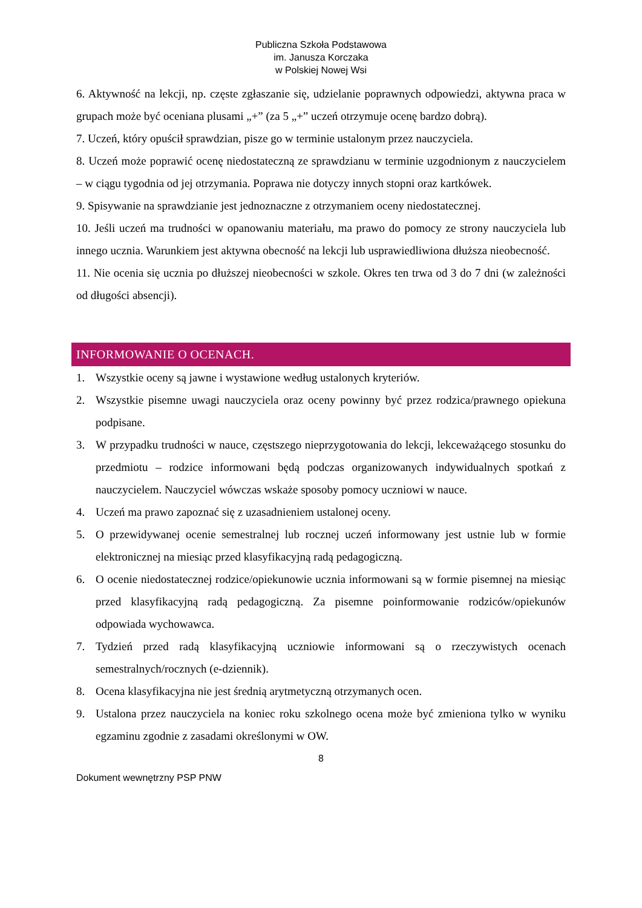Publiczna Szkoła Podstawowa
im. Janusza Korczaka
w Polskiej Nowej Wsi
6. Aktywność na lekcji, np. częste zgłaszanie się, udzielanie poprawnych odpowiedzi, aktywna praca w grupach może być oceniana plusami „+” (za 5 „+” uczeń otrzymuje ocenę bardzo dobrą).
7. Uczeń, który opuścił sprawdzian, pisze go w terminie ustalonym przez nauczyciela.
8. Uczeń może poprawić ocenę niedostateczną ze sprawdzianu w terminie uzgodnionym z nauczycielem – w ciągu tygodnia od jej otrzymania. Poprawa nie dotyczy innych stopni oraz kartkówek.
9. Spisywanie na sprawdzianie jest jednoznaczne z otrzymaniem oceny niedostatecznej.
10. Jeśli uczeń ma trudności w opanowaniu materiału, ma prawo do pomocy ze strony nauczyciela lub innego ucznia. Warunkiem jest aktywna obecność na lekcji lub usprawiedliwiona dłuższa nieobecność.
11. Nie ocenia się ucznia po dłuższej nieobecności w szkole. Okres ten trwa od 3 do 7 dni (w zależności od długości absencji).
INFORMOWANIE O OCENACH.
1. Wszystkie oceny są jawne i wystawione według ustalonych kryteriów.
2. Wszystkie pisemne uwagi nauczyciela oraz oceny powinny być przez rodzica/prawnego opiekuna podpisane.
3. W przypadku trudności w nauce, częstszego nieprzygotowania do lekcji, lekceważącego stosunku do przedmiotu – rodzice informowani będą podczas organizowanych indywidualnych spotkań z nauczycielem. Nauczyciel wówczas wskaże sposoby pomocy uczniowi w nauce.
4. Uczeń ma prawo zapoznać się z uzasadnieniem ustalonej oceny.
5. O przewidywanej ocenie semestralnej lub rocznej uczeń informowany jest ustnie lub w formie elektronicznej na miesiąc przed klasyfikacyjną radą pedagogiczną.
6. O ocenie niedostatecznej rodzice/opiekunowie ucznia informowani są w formie pisemnej na miesiąc przed klasyfikacyjną radą pedagogiczną. Za pisemne poinformowanie rodziców/opiekunów odpowiada wychowawca.
7. Tydzień przed radą klasyfikacyjną uczniowie informowani są o rzeczywistych ocenach semestralnych/rocznych (e-dziennik).
8. Ocena klasyfikacyjna nie jest średnią arytmetyczną otrzymanych ocen.
9. Ustalona przez nauczyciela na koniec roku szkolnego ocena może być zmieniona tylko w wyniku egzaminu zgodnie z zasadami określonymi w OW.
8
Dokument wewnętrzny PSP PNW